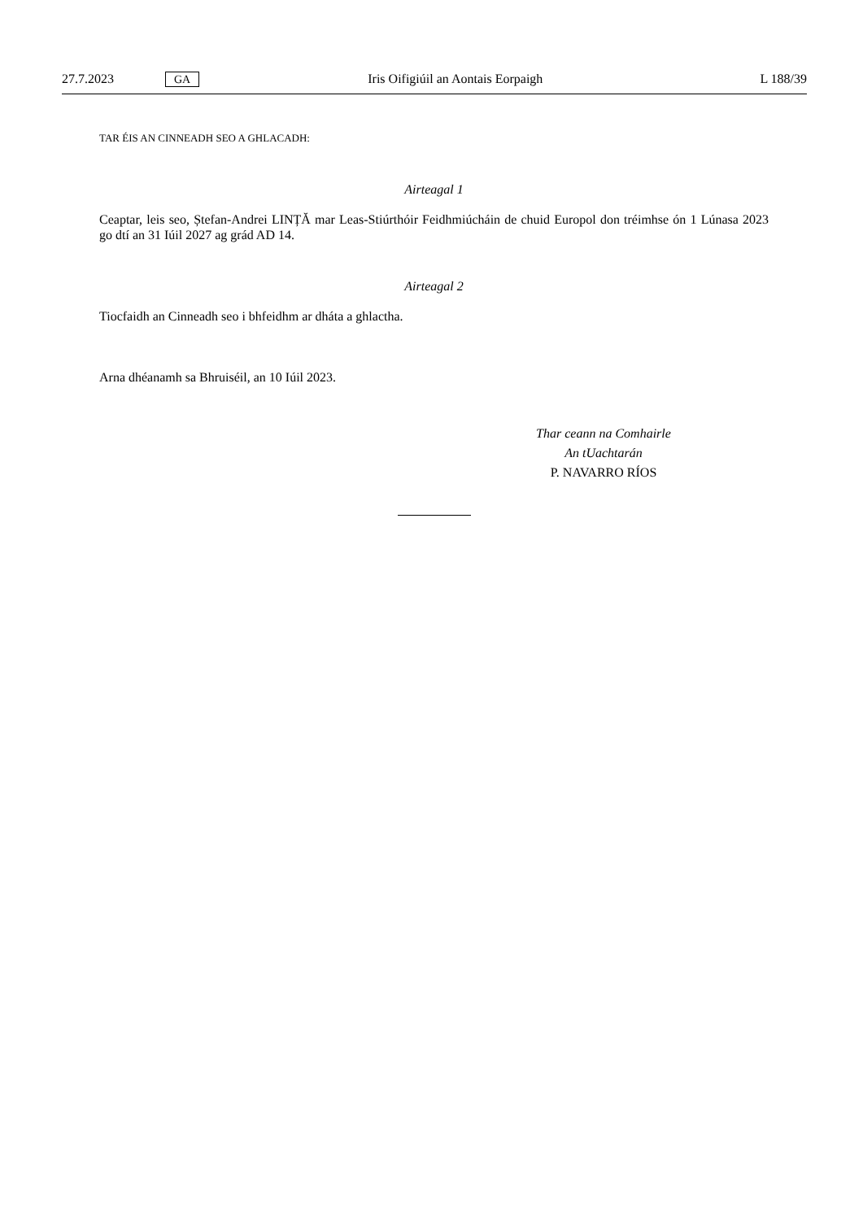27.7.2023 GA Iris Oifigiúil an Aontais Eorpaigh L 188/39
TAR ÉIS AN CINNEADH SEO A GHLACADH:
Airteagal 1
Ceaptar, leis seo, Ștefan-Andrei LINȚĂ mar Leas-Stiúrthóir Feidhmiúcháin de chuid Europol don tréimhse ón 1 Lúnasa 2023 go dtí an 31 Iúil 2027 ag grád AD 14.
Airteagal 2
Tiocfaidh an Cinneadh seo i bhfeidhm ar dháta a ghlactha.
Arna dhéanamh sa Bhruiséil, an 10 Iúil 2023.
Thar ceann na Comhairle
An tUachtarán
P. NAVARRO RÍOS